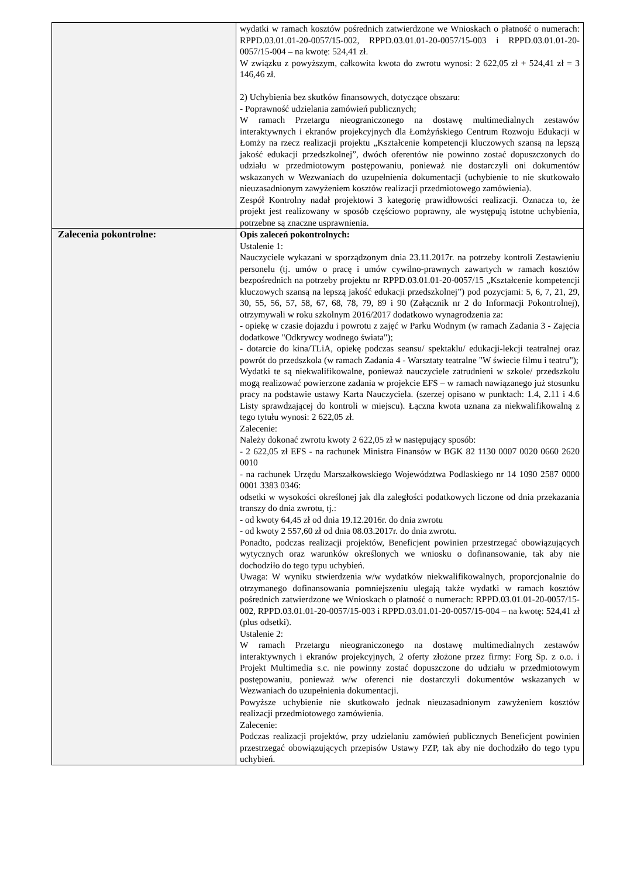| | wydatki w ramach kosztów pośrednich zatwierdzone we Wnioskach o płatność o numerach: RPPD.03.01.01-20-0057/15-002, RPPD.03.01.01-20-0057/15-003 i RPPD.03.01.01-20-0057/15-004 – na kwotę: 524,41 zł. W związku z powyższym, całkowita kwota do zwrotu wynosi: 2 622,05 zł + 524,41 zł = 3 146,46 zł. 2) Uchybienia bez skutków finansowych, dotyczące obszaru: - Poprawność udzielania zamówień publicznych; W ramach Przetargu nieograniczonego na dostawę multimedialnych zestawów interaktywnych i ekranów projekcyjnych dla Łomżyńskiego Centrum Rozwoju Edukacji w Łomży na rzecz realizacji projektu „Kształcenie kompetencji kluczowych szansą na lepszą jakość edukacji przedszkolnej”, dwóch oferentów nie powinno zostać dopuszczonych do udziału w przedmiotowym postępowaniu, ponieważ nie dostarczyli oni dokumentów wskazanych w Wezwaniach do uzupełnienia dokumentacji (uchybienie to nie skutkowało nieuzasadnionym zawyżeniem kosztów realizacji przedmiotowego zamówienia). Zespół Kontrolny nadał projektowi 3 kategorię prawidłowości realizacji. Oznacza to, że projekt jest realizowany w sposób częściowo poprawny, ale występują istotne uchybienia, potrzebne są znaczne usprawnienia. |
| Zalecenia pokontrolne: | Opis zaleceń pokontrolnych: Ustalenie 1: Nauczyciele wykazani w sporządzonym dnia 23.11.2017r. na potrzeby kontroli Zestawieniu personelu (tj. umów o pracę i umów cywilno-prawnych zawartych w ramach kosztów bezpośrednich na potrzeby projektu nr RPPD.03.01.01-20-0057/15 „Kształcenie kompetencji kluczowych szansą na lepszą jakość edukacji przedszkolnej”) pod pozycjami: 5, 6, 7, 21, 29, 30, 55, 56, 57, 58, 67, 68, 78, 79, 89 i 90 (Załącznik nr 2 do Informacji Pokontrolnej), otrzymywali w roku szkolnym 2016/2017 dodatkowo wynagrodzenia za: - opiekę w czasie dojazdu i powrotu z zajęć w Parku Wodnym (w ramach Zadania 3 - Zajęcia dodatkowe "Odkrywcy wodnego świata"); - dotarcie do kina/TLiA, opiekę podczas seansu/ spektaklu/ edukacji-lekcji teatralnej oraz powrót do przedszkola (w ramach Zadania 4 - Warsztaty teatralne "W świecie filmu i teatru"); Wydatki te są niekwalifikowalne, ponieważ nauczyciele zatrudnieni w szkole/ przedszkolu mogą realizować powierzone zadania w projekcie EFS – w ramach nawiązanego już stosunku pracy na podstawie ustawy Karta Nauczyciela. (szerzej opisano w punktach: 1.4, 2.11 i 4.6 Listy sprawdzającej do kontroli w miejscu). Łączna kwota uznana za niekwalifikowalną z tego tytułu wynosi: 2 622,05 zł. Zalecenie: Należy dokonać zwrotu kwoty 2 622,05 zł w następujący sposób: - 2 622,05 zł EFS - na rachunek Ministra Finansów w BGK 82 1130 0007 0020 0660 2620 0010 - na rachunek Urzędu Marszałkowskiego Województwa Podlaskiego nr 14 1090 2587 0000 0001 3383 0346: odsetki w wysokości określonej jak dla zaległości podatkowych liczone od dnia przekazania transzy do dnia zwrotu, tj.: - od kwoty 64,45 zł od dnia 19.12.2016r. do dnia zwrotu - od kwoty 2 557,60 zł od dnia 08.03.2017r. do dnia zwrotu. Ponadto, podczas realizacji projektów, Beneficjent powinien przestrzegać obowiązujących wytycznych oraz warunków określonych we wniosku o dofinansowanie, tak aby nie dochodziło do tego typu uchybień. Uwaga: W wyniku stwierdzenia w/w wydatków niekwalifikowalnych, proporcjonalnie do otrzymanego dofinansowania pomniejszeniu ulegają także wydatki w ramach kosztów pośrednich zatwierdzone we Wnioskach o płatność o numerach: RPPD.03.01.01-20-0057/15-002, RPPD.03.01.01-20-0057/15-003 i RPPD.03.01.01-20-0057/15-004 – na kwotę: 524,41 zł (plus odsetki). Ustalenie 2: W ramach Przetargu nieograniczonego na dostawę multimedialnych zestawów interaktywnych i ekranów projekcyjnych, 2 oferty złożone przez firmy: Forg Sp. z o.o. i Projekt Multimedia s.c. nie powinny zostać dopuszczone do udziału w przedmiotowym postępowaniu, ponieważ w/w oferenci nie dostarczyli dokumentów wskazanych w Wezwaniach do uzupełnienia dokumentacji. Powyższe uchybienie nie skutkowało jednak nieuzasadnionym zawyżeniem kosztów realizacji przedmiotowego zamówienia. Zalecenie: Podczas realizacji projektów, przy udzielaniu zamówień publicznych Beneficjent powinien przestrzegać obowiązujących przepisów Ustawy PZP, tak aby nie dochodziło do tego typu uchybień. |